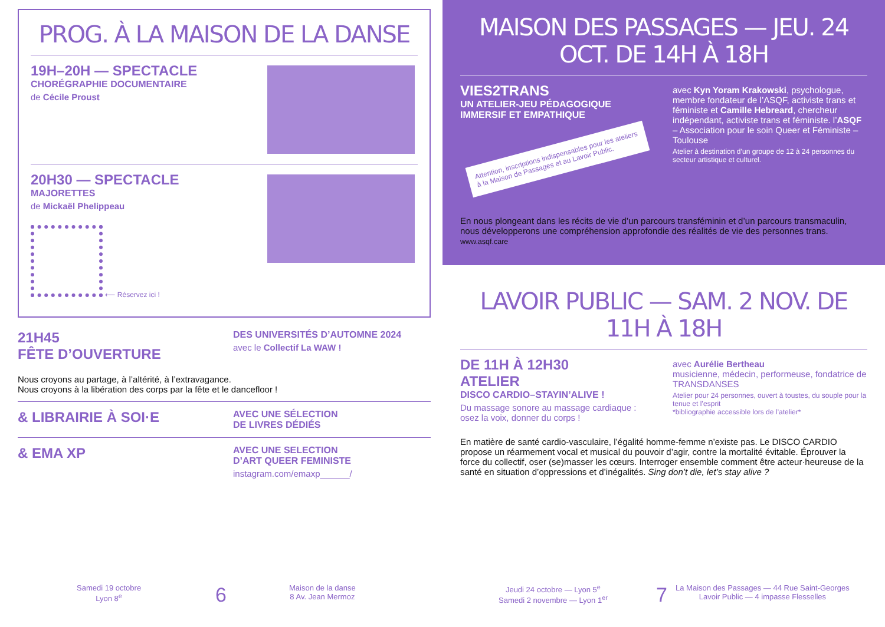PROG. À LA MAISON DE LA DANSE
19H–20H — SPECTACLE
CHORÉGRAPHIE DOCUMENTAIRE
de Cécile Proust
20H30 — SPECTACLE
MAJORETTES
de Mickaël Phelippeau
⟵ Réservez ici !
21H45
FÊTE D’OUVERTURE
DES UNIVERSITÉS D’AUTOMNE 2024
avec le Collectif La WAW !
Nous croyons au partage, à l’altérité, à l’extravagance.
Nous croyons à la libération des corps par la fête et le dancefloor !
& LIBRAIRIE À SOI·E
AVEC UNE SÉLECTION
DE LIVRES DÉDIÉS
& EMA XP
AVEC UNE SELECTION
D’ART QUEER FEMINISTE
instagram.com/emaxp______/
MAISON DES PASSAGES — JEU. 24 OCT. DE 14H À 18H
VIES2TRANS
UN ATELIER-JEU PÉDAGOGIQUE
IMMERSIF ET EMPATHIQUE
Attention, inscriptions indispensables pour les ateliers à la Maison de Passages et au Lavoir Public.
avec Kyn Yoram Krakowski, psychologue, membre fondateur de l’ASQF, activiste trans et féministe et Camille Hebreard, chercheur indépendant, activiste trans et féministe. l’ASQF – Association pour le soin Queer et Féministe – Toulouse
Atelier à destination d’un groupe de 12 à 24 personnes du secteur artistique et culturel.
En nous plongeant dans les récits de vie d’un parcours transféminin et d’un parcours transmaculin, nous développerons une compréhension approfondie des réalités de vie des personnes trans. www.asqf.care
LAVOIR PUBLIC — SAM. 2 NOV. DE 11H À 18H
DE 11H À 12H30
ATELIER
DISCO CARDIO–STAYIN’ALIVE !
Du massage sonore au massage cardiaque : osez la voix, donner du corps !
avec Aurélie Bertheau
musicienne, médecin, performeuse, fondatrice de TRANSDANSES
Atelier pour 24 personnes, ouvert à toustes, du souple pour la tenue et l’esprit
*bibliographie accessible lors de l’atelier*
En matière de santé cardio-vasculaire, l’égalité homme-femme n’existe pas. Le DISCO CARDIO propose un réarmement vocal et musical du pouvoir d’agir, contre la mortalité évitable. Éprouver la force du collectif, oser (se)masser les cœurs. Interroger ensemble comment être acteur·heureuse de la santé en situation d’oppressions et d’inégalités. Sing don’t die, let’s stay alive ?
Samedi 19 octobre
Lyon 8<sup>e</sup>
6
Maison de la danse
8 Av. Jean Mermoz
Jeudi 24 octobre — Lyon 5<sup>e</sup>
Samedi 2 novembre — Lyon 1<sup>er</sup>
7
La Maison des Passages — 44 Rue Saint-Georges
Lavoir Public — 4 impasse Flesselles